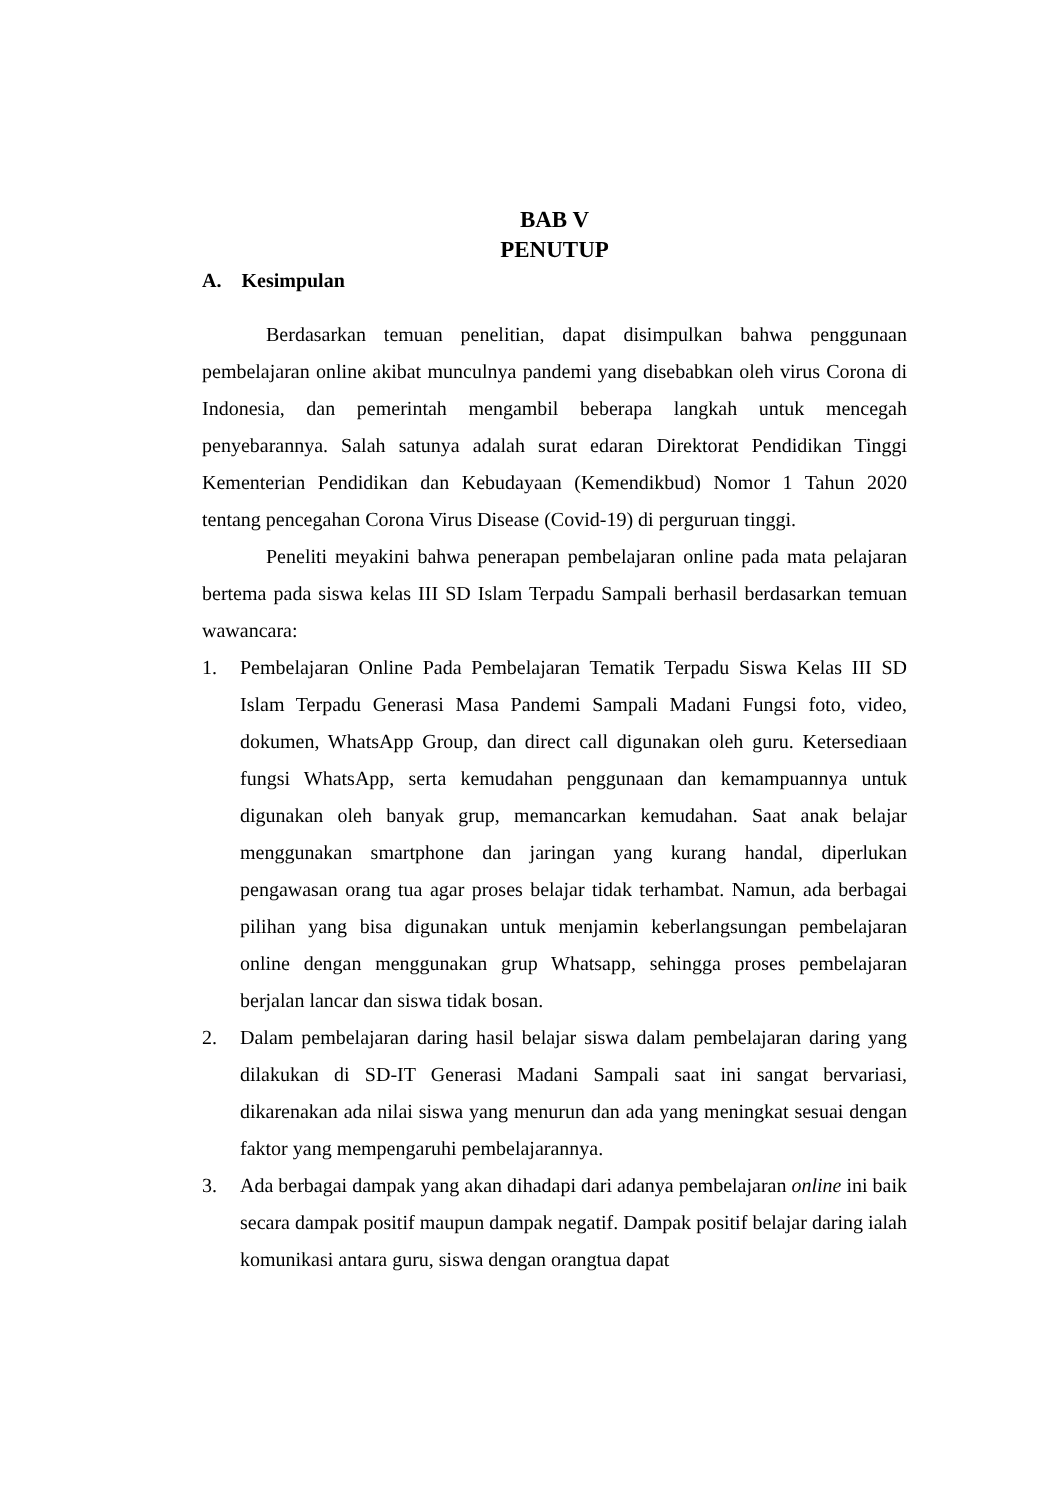BAB V
PENUTUP
A. Kesimpulan
Berdasarkan temuan penelitian, dapat disimpulkan bahwa penggunaan pembelajaran online akibat munculnya pandemi yang disebabkan oleh virus Corona di Indonesia, dan pemerintah mengambil beberapa langkah untuk mencegah penyebarannya. Salah satunya adalah surat edaran Direktorat Pendidikan Tinggi Kementerian Pendidikan dan Kebudayaan (Kemendikbud) Nomor 1 Tahun 2020 tentang pencegahan Corona Virus Disease (Covid-19) di perguruan tinggi.
Peneliti meyakini bahwa penerapan pembelajaran online pada mata pelajaran bertema pada siswa kelas III SD Islam Terpadu Sampali berhasil berdasarkan temuan wawancara:
1. Pembelajaran Online Pada Pembelajaran Tematik Terpadu Siswa Kelas III SD Islam Terpadu Generasi Masa Pandemi Sampali Madani Fungsi foto, video, dokumen, WhatsApp Group, dan direct call digunakan oleh guru. Ketersediaan fungsi WhatsApp, serta kemudahan penggunaan dan kemampuannya untuk digunakan oleh banyak grup, memancarkan kemudahan. Saat anak belajar menggunakan smartphone dan jaringan yang kurang handal, diperlukan pengawasan orang tua agar proses belajar tidak terhambat. Namun, ada berbagai pilihan yang bisa digunakan untuk menjamin keberlangsungan pembelajaran online dengan menggunakan grup Whatsapp, sehingga proses pembelajaran berjalan lancar dan siswa tidak bosan.
2. Dalam pembelajaran daring hasil belajar siswa dalam pembelajaran daring yang dilakukan di SD-IT Generasi Madani Sampali saat ini sangat bervariasi, dikarenakan ada nilai siswa yang menurun dan ada yang meningkat sesuai dengan faktor yang mempengaruhi pembelajarannya.
3. Ada berbagai dampak yang akan dihadapi dari adanya pembelajaran online ini baik secara dampak positif maupun dampak negatif. Dampak positif belajar daring ialah komunikasi antara guru, siswa dengan orangtua dapat